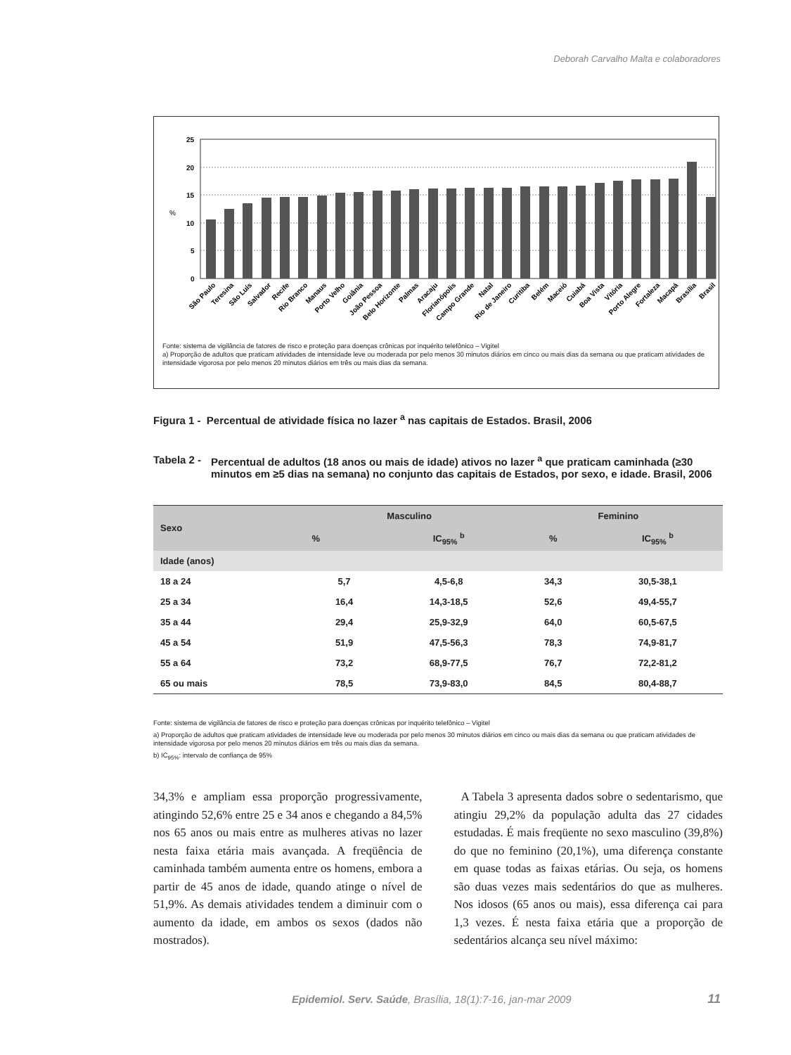Deborah Carvalho Malta e colaboradores
25
20
15
%
10
5
0
São Paulo
Teresina
São Luís
Salvador
Recife
Rio Branco
Manaus
Porto Velho
Goiânia
João Pessoa
Belo Horizonte
Palmas
Aracaju
Florianópolis
Campo Grande
Natal
Rio de Janeiro
Curitiba
Belém
Maceió
Cuiabá
Boa Vista
Vitória
Porto Alegre
Fortaleza
Macapá
Brasília
Brasil
Fonte: sistema de vigilância de fatores de risco e proteção para doenças crônicas por inquérito telefônico – Vigitel
a) Proporção de adultos que praticam atividades de intensidade leve ou moderada por pelo menos 30 minutos diários em cinco ou mais dias da semana ou que praticam atividades de intensidade vigorosa por pelo menos 20 minutos diários em três ou mais dias da semana.
Figura 1 - Percentual de atividade física no lazer <sup>a</sup> nas capitais de Estados. Brasil, 2006
Tabela 2 - Percentual de adultos (18 anos ou mais de idade) ativos no lazer <sup>a</sup> que praticam caminhada (≥30 minutos em ≥5 dias na semana) no conjunto das capitais de Estados, por sexo, e idade. Brasil, 2006
| Sexo | Masculino | | Feminino | |
| --- | --- | --- | --- | --- |
| | % | IC<sub>95%</sub> <sup>b</sup> | % | IC<sub>95%</sub> <sup>b</sup> |
| Idade (anos) | | | | |
| 18 a 24 | 5,7 | 4,5-6,8 | 34,3 | 30,5-38,1 |
| 25 a 34 | 16,4 | 14,3-18,5 | 52,6 | 49,4-55,7 |
| 35 a 44 | 29,4 | 25,9-32,9 | 64,0 | 60,5-67,5 |
| 45 a 54 | 51,9 | 47,5-56,3 | 78,3 | 74,9-81,7 |
| 55 a 64 | 73,2 | 68,9-77,5 | 76,7 | 72,2-81,2 |
| 65 ou mais | 78,5 | 73,9-83,0 | 84,5 | 80,4-88,7 |
Fonte: sistema de vigilância de fatores de risco e proteção para doenças crônicas por inquérito telefônico – Vigitel
a) Proporção de adultos que praticam atividades de intensidade leve ou moderada por pelo menos 30 minutos diários em cinco ou mais dias da semana ou que praticam atividades de intensidade vigorosa por pelo menos 20 minutos diários em três ou mais dias da semana.
b) IC<sub>95%</sub>: intervalo de confiança de 95%
34,3% e ampliam essa proporção progressivamente, atingindo 52,6% entre 25 e 34 anos e chegando a 84,5% nos 65 anos ou mais entre as mulheres ativas no lazer nesta faixa etária mais avançada. A freqüência de caminhada também aumenta entre os homens, embora a partir de 45 anos de idade, quando atinge o nível de 51,9%. As demais atividades tendem a diminuir com o aumento da idade, em ambos os sexos (dados não mostrados).
A Tabela 3 apresenta dados sobre o sedentarismo, que atingiu 29,2% da população adulta das 27 cidades estudadas. É mais freqüente no sexo masculino (39,8%) do que no feminino (20,1%), uma diferença constante em quase todas as faixas etárias. Ou seja, os homens são duas vezes mais sedentários do que as mulheres. Nos idosos (65 anos ou mais), essa diferença cai para 1,3 vezes. É nesta faixa etária que a proporção de sedentários alcança seu nível máximo:
Epidemiol. Serv. Saúde, Brasília, 18(1):7-16, jan-mar 2009
11